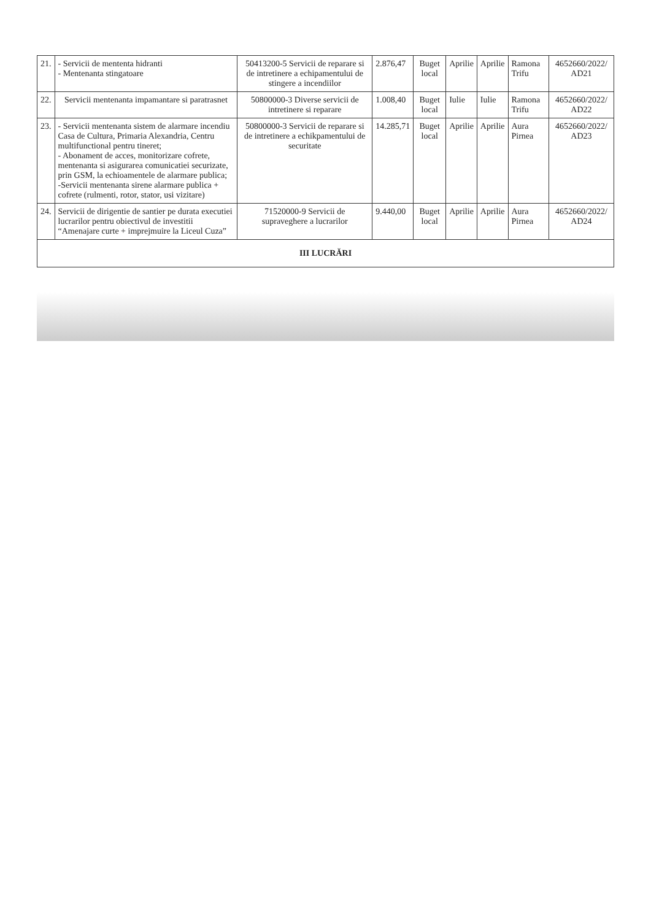| 21. | - Servicii de mententa hidranti - Mentenanta stingatoare | 50413200-5 Servicii de reparare si de intretinere a echipamentului de stingere a incendiilor | 2.876,47 | Buget local | Aprilie | Aprilie | Ramona Trifu | 4652660/2022/ AD21 |
| 22. | Servicii mentenanta impamantare si paratrasnet | 50800000-3 Diverse servicii de intretinere si reparare | 1.008,40 | Buget local | Iulie | Iulie | Ramona Trifu | 4652660/2022/ AD22 |
| 23. | - Servicii mentenanta sistem de alarmare incendiu Casa de Cultura, Primaria Alexandria, Centru multifunctional pentru tineret; - Abonament de acces, monitorizare cofrete, mentenanta si asigurarea comunicatiei securizate, prin GSM, la echioamentele de alarmare publica; -Servicii mentenanta sirene alarmare publica + cofrete (rulmenti, rotor, stator, usi vizitare) | 50800000-3 Servicii de reparare si de intretinere a echikpamentului de securitate | 14.285,71 | Buget local | Aprilie | Aprilie | Aura Pirnea | 4652660/2022/ AD23 |
| 24. | Servicii de dirigentie de santier pe durata executiei lucrarilor pentru obiectivul de investitii “Amenajare curte + imprejmuire la Liceul Cuza” | 71520000-9 Servicii de supraveghere a lucrarilor | 9.440,00 | Buget local | Aprilie | Aprilie | Aura Pirnea | 4652660/2022/ AD24 |
| III LUCRĂRI | | | | | | | | |